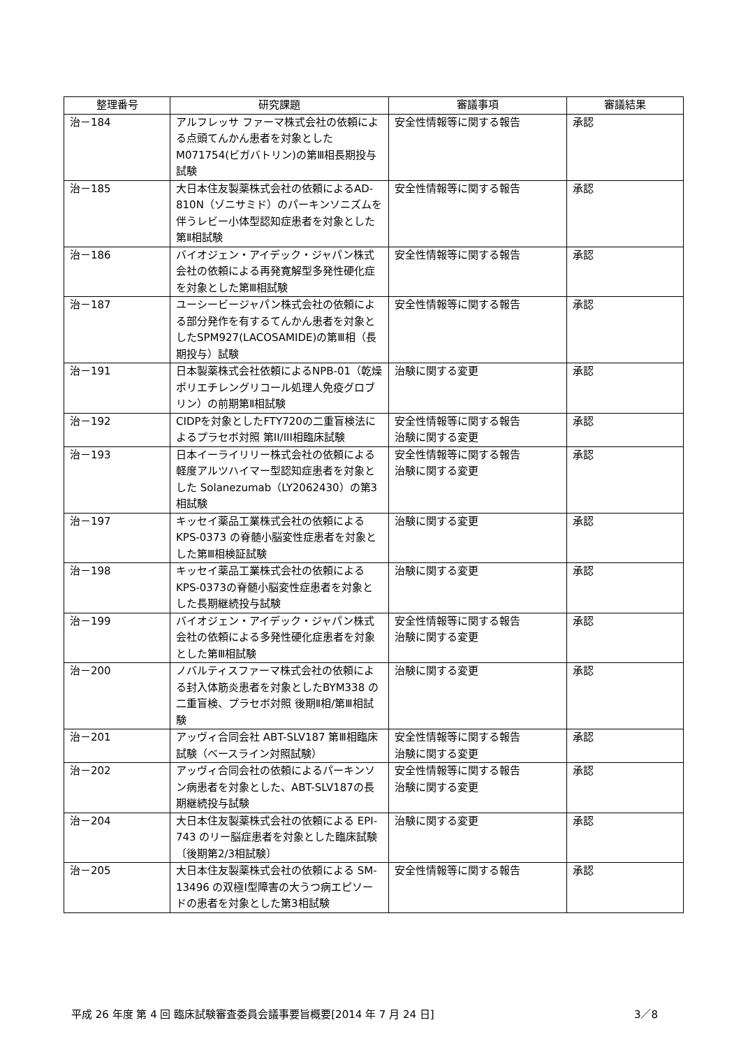| 整理番号 | 研究課題 | 審議事項 | 審議結果 |
| --- | --- | --- | --- |
| 治－184 | アルフレッサ ファーマ株式会社の依頼による点頭てんかん患者を対象としたM071754(ビガバトリン)の第Ⅲ相長期投与試験 | 安全性情報等に関する報告 | 承認 |
| 治－185 | 大日本住友製薬株式会社の依頼によるAD-810N（ゾニサミド）のパーキンソニズムを伴うレビー小体型認知症患者を対象とした第Ⅱ相試験 | 安全性情報等に関する報告 | 承認 |
| 治－186 | バイオジェン・アイデック・ジャパン株式会社の依頼による再発寛解型多発性硬化症を対象とした第Ⅲ相試験 | 安全性情報等に関する報告 | 承認 |
| 治－187 | ユーシービージャパン株式会社の依頼による部分発作を有するてんかん患者を対象としたSPM927(LACOSAMIDE)の第Ⅲ相（長期投与）試験 | 安全性情報等に関する報告 | 承認 |
| 治－191 | 日本製薬株式会社依頼によるNPB-01（乾燥ポリエチレングリコール処理人免疫グロブリン）の前期第Ⅱ相試験 | 治験に関する変更 | 承認 |
| 治－192 | CIDPを対象としたFTY720の二重盲検法によるプラセボ対照 第II/III相臨床試験 | 安全性情報等に関する報告 治験に関する変更 | 承認 |
| 治－193 | 日本イーライリリー株式会社の依頼による軽度アルツハイマー型認知症患者を対象とした Solanezumab（LY2062430）の第3相試験 | 安全性情報等に関する報告 治験に関する変更 | 承認 |
| 治－197 | キッセイ薬品工業株式会社の依頼による KPS-0373 の脊髄小脳変性症患者を対象とした第Ⅲ相検証試験 | 治験に関する変更 | 承認 |
| 治－198 | キッセイ薬品工業株式会社の依頼によるKPS-0373の脊髄小脳変性症患者を対象とした長期継続投与試験 | 治験に関する変更 | 承認 |
| 治－199 | バイオジェン・アイデック・ジャパン株式会社の依頼による多発性硬化症患者を対象とした第Ⅲ相試験 | 安全性情報等に関する報告 治験に関する変更 | 承認 |
| 治－200 | ノバルティスファーマ株式会社の依頼による封入体筋炎患者を対象としたBYM338 の二重盲検、プラセボ対照 後期Ⅱ相/第Ⅲ相試験 | 治験に関する変更 | 承認 |
| 治－201 | アッヴィ合同会社 ABT-SLV187 第Ⅲ相臨床試験（ベースライン対照試験） | 安全性情報等に関する報告 治験に関する変更 | 承認 |
| 治－202 | アッヴィ合同会社の依頼によるパーキンソン病患者を対象とした、ABT-SLV187の長期継続投与試験 | 安全性情報等に関する報告 治験に関する変更 | 承認 |
| 治－204 | 大日本住友製薬株式会社の依頼による EPI-743 のリー脳症患者を対象とした臨床試験〔後期第2/3相試験〕 | 治験に関する変更 | 承認 |
| 治－205 | 大日本住友製薬株式会社の依頼による SM-13496 の双極Ⅰ型障害の大うつ病エピソードの患者を対象とした第3相試験 | 安全性情報等に関する報告 | 承認 |
平成 26 年度 第 4 回 臨床試験審査委員会議事要旨概要[2014 年 7 月 24 日] 3／8